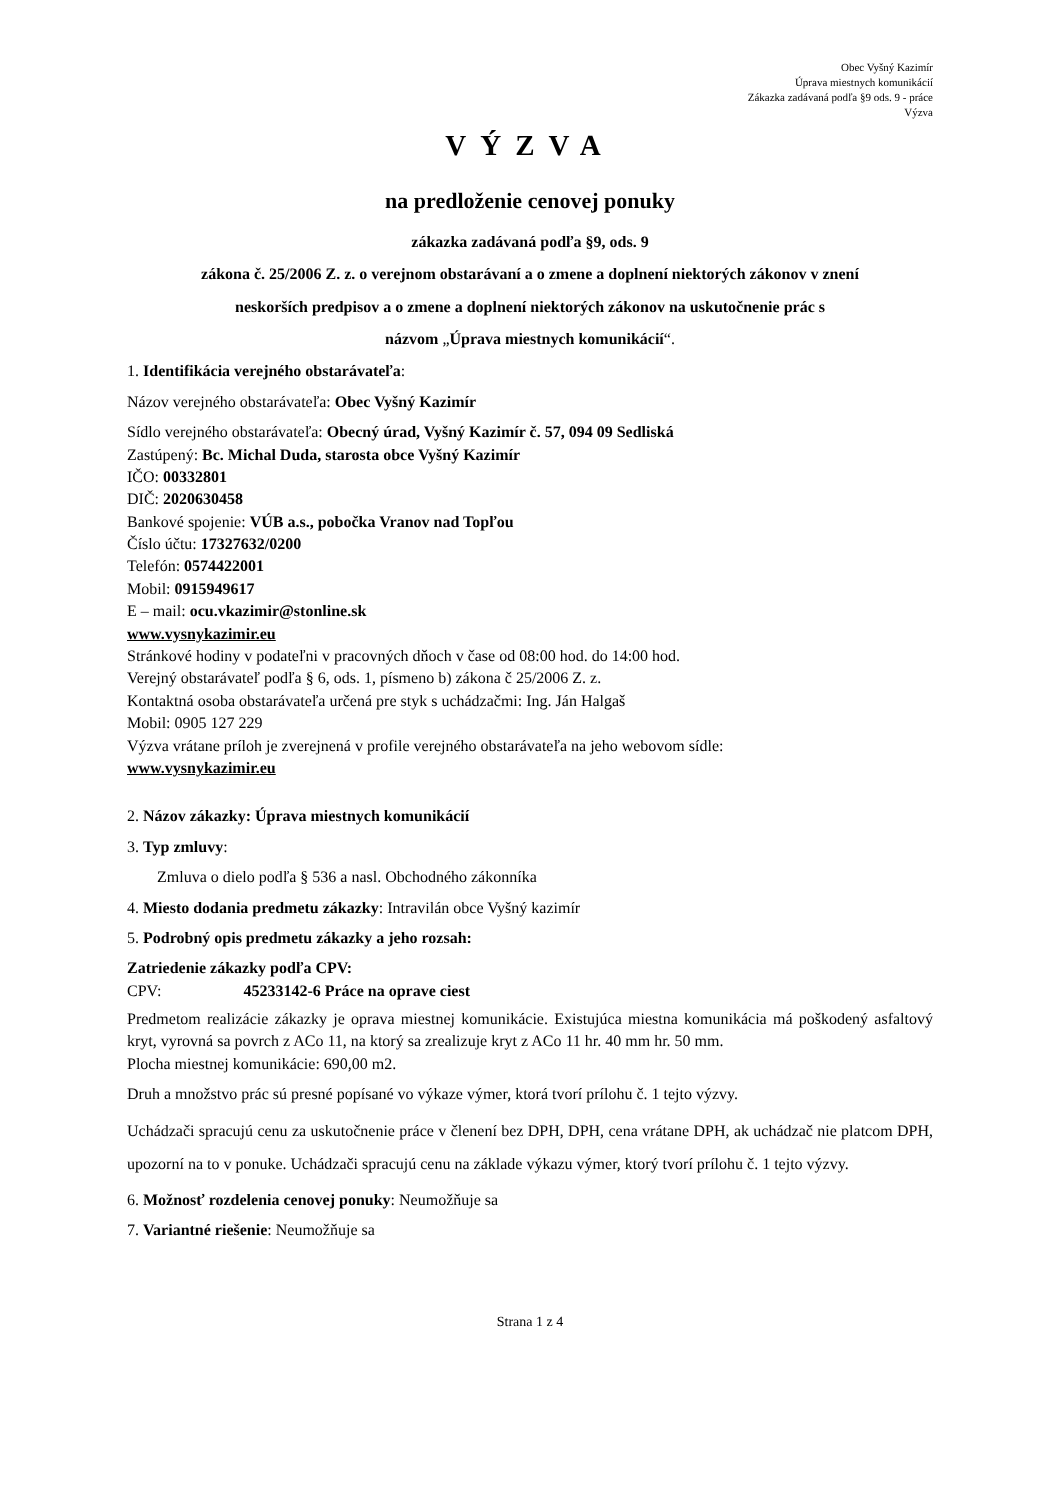Obec Vyšný Kazimír
Úprava miestnych komunikácií
Zákazka zadávaná podľa §9 ods. 9 - práce
Výzva
VÝZVA
na predloženie cenovej ponuky
zákazka zadávaná podľa §9, ods. 9
zákona č. 25/2006 Z. z. o verejnom obstarávaní a o zmene a doplnení niektorých zákonov v znení
neskorších predpisov a o zmene a doplnení niektorých zákonov na uskutočnenie prác s
názvom „Úprava miestnych komunikácií“.
1. Identifikácia verejného obstarávateľa:
Názov verejného obstarávateľa: Obec Vyšný Kazimír
Sídlo verejného obstarávateľa: Obecný úrad, Vyšný Kazimír č. 57, 094 09 Sedliská
Zastúpený: Bc. Michal Duda, starosta obce Vyšný Kazimír
IČO: 00332801
DIČ: 2020630458
Bankové spojenie: VÚB a.s., pobočka Vranov nad Topľou
Číslo účtu: 17327632/0200
Telefón: 0574422001
Mobil: 0915949617
E – mail: ocu.vkazimir@stonline.sk
www.vysnykazimir.eu
Stránkové hodiny v podateľni v pracovných dňoch v čase od 08:00 hod. do 14:00 hod.
Verejný obstarávateľ podľa § 6, ods. 1, písmeno b) zákona č 25/2006 Z. z.
Kontaktná osoba obstarávateľa určená pre styk s uchádzačmi: Ing. Ján Halgaš
Mobil: 0905 127 229
Výzva vrátane príloh je zverejnená v profile verejného obstarávateľa na jeho webovom sídle:
www.vysnykazimir.eu
2. Názov zákazky: Úprava miestnych komunikácií
3. Typ zmluvy:
Zmluva o dielo podľa § 536 a nasl. Obchodného zákonníka
4. Miesto dodania predmetu zákazky: Intravilán obce Vyšný kazimír
5. Podrobný opis predmetu zákazky a jeho rozsah:
Zatriedenie zákazky podľa CPV:
CPV: 45233142-6 Práce na oprave ciest
Predmetom realizácie zákazky je oprava miestnej komunikácie. Existujúca miestna komunikácia má poškodený asfaltový kryt, vyrovná sa povrch z ACo 11, na ktorý sa zrealizuje kryt z ACo 11 hr. 40 mm hr. 50 mm.
Plocha miestnej komunikácie: 690,00 m2.
Druh a množstvo prác sú presné popísané vo výkaze výmer, ktorá tvorí prílohu č. 1 tejto výzvy.
Uchádzači spracujú cenu za uskutočnenie práce v členení bez DPH, DPH, cena vrátane DPH, ak uchádzač nie platcom DPH, upozorní na to v ponuke. Uchádzači spracujú cenu na základe výkazu výmer, ktorý tvorí prílohu č. 1 tejto výzvy.
6. Možnosť rozdelenia cenovej ponuky: Neumožňuje sa
7. Variantné riešenie: Neumožňuje sa
Strana 1 z 4